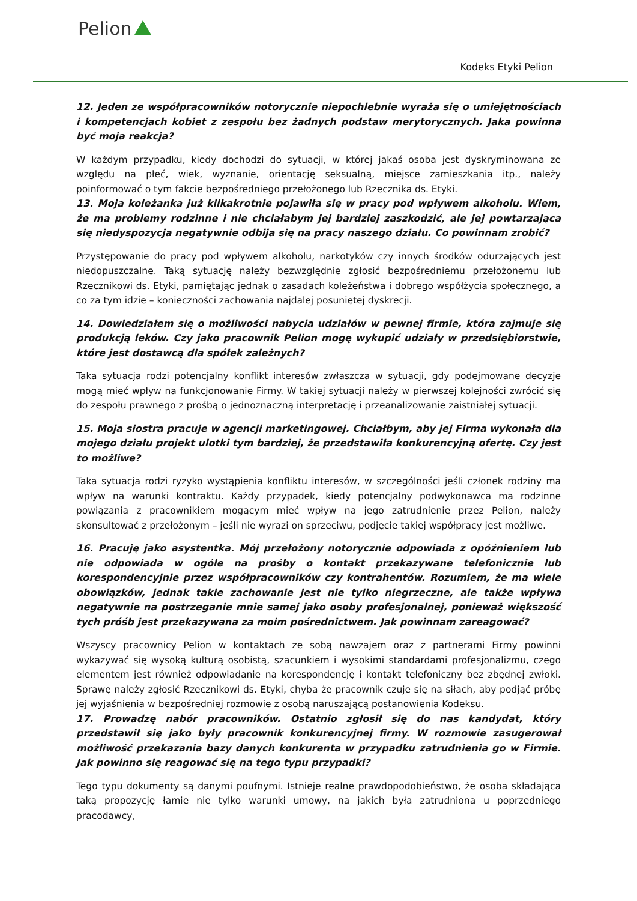Pelion
Kodeks Etyki Pelion
12. Jeden ze współpracowników notorycznie niepochlebnie wyraża się o umiejętnościach i kompetencjach kobiet z zespołu bez żadnych podstaw merytorycznych. Jaka powinna być moja reakcja?
W każdym przypadku, kiedy dochodzi do sytuacji, w której jakaś osoba jest dyskryminowana ze względu na płeć, wiek, wyznanie, orientację seksualną, miejsce zamieszkania itp., należy poinformować o tym fakcie bezpośredniego przełożonego lub Rzecznika ds. Etyki.
13. Moja koleżanka już kilkakrotnie pojawiła się w pracy pod wpływem alkoholu. Wiem, że ma problemy rodzinne i nie chciałabym jej bardziej zaszkodzić, ale jej powtarzająca się niedyspozycja negatywnie odbija się na pracy naszego działu. Co powinnam zrobić?
Przystępowanie do pracy pod wpływem alkoholu, narkotyków czy innych środków odurzających jest niedopuszczalne. Taką sytuację należy bezwzględnie zgłosić bezpośredniemu przełożonemu lub Rzecznikowi ds. Etyki, pamiętając jednak o zasadach koleżeństwa i dobrego współżycia społecznego, a co za tym idzie – konieczności zachowania najdalej posuniętej dyskrecji.
14. Dowiedziałem się o możliwości nabycia udziałów w pewnej firmie, która zajmuje się produkcją leków. Czy jako pracownik Pelion mogę wykupić udziały w przedsiębiorstwie, które jest dostawcą dla spółek zależnych?
Taka sytuacja rodzi potencjalny konflikt interesów zwłaszcza w sytuacji, gdy podejmowane decyzje mogą mieć wpływ na funkcjonowanie Firmy. W takiej sytuacji należy w pierwszej kolejności zwrócić się do zespołu prawnego z prośbą o jednoznaczną interpretację i przeanalizowanie zaistniałej sytuacji.
15. Moja siostra pracuje w agencji marketingowej. Chciałbym, aby jej Firma wykonała dla mojego działu projekt ulotki tym bardziej, że przedstawiła konkurencyjną ofertę. Czy jest to możliwe?
Taka sytuacja rodzi ryzyko wystąpienia konfliktu interesów, w szczególności jeśli członek rodziny ma wpływ na warunki kontraktu. Każdy przypadek, kiedy potencjalny podwykonawca ma rodzinne powiązania z pracownikiem mogącym mieć wpływ na jego zatrudnienie przez Pelion, należy skonsultować z przełożonym – jeśli nie wyrazi on sprzeciwu, podjęcie takiej współpracy jest możliwe.
16. Pracuję jako asystentka. Mój przełożony notorycznie odpowiada z opóźnieniem lub nie odpowiada w ogóle na prośby o kontakt przekazywane telefonicznie lub korespondencyjnie przez współpracowników czy kontrahentów. Rozumiem, że ma wiele obowiązków, jednak takie zachowanie jest nie tylko niegrzeczne, ale także wpływa negatywnie na postrzeganie mnie samej jako osoby profesjonalnej, ponieważ większość tych próśb jest przekazywana za moim pośrednictwem. Jak powinnam zareagować?
Wszyscy pracownicy Pelion w kontaktach ze sobą nawzajem oraz z partnerami Firmy powinni wykazywać się wysoką kulturą osobistą, szacunkiem i wysokimi standardami profesjonalizmu, czego elementem jest również odpowiadanie na korespondencję i kontakt telefoniczny bez zbędnej zwłoki. Sprawę należy zgłosić Rzecznikowi ds. Etyki, chyba że pracownik czuje się na siłach, aby podjąć próbę jej wyjaśnienia w bezpośredniej rozmowie z osobą naruszającą postanowienia Kodeksu.
17. Prowadzę nabór pracowników. Ostatnio zgłosił się do nas kandydat, który przedstawił się jako były pracownik konkurencyjnej firmy. W rozmowie zasugerował możliwość przekazania bazy danych konkurenta w przypadku zatrudnienia go w Firmie. Jak powinno się reagować się na tego typu przypadki?
Tego typu dokumenty są danymi poufnymi. Istnieje realne prawdopodobieństwo, że osoba składająca taką propozycję łamie nie tylko warunki umowy, na jakich była zatrudniona u poprzedniego pracodawcy,